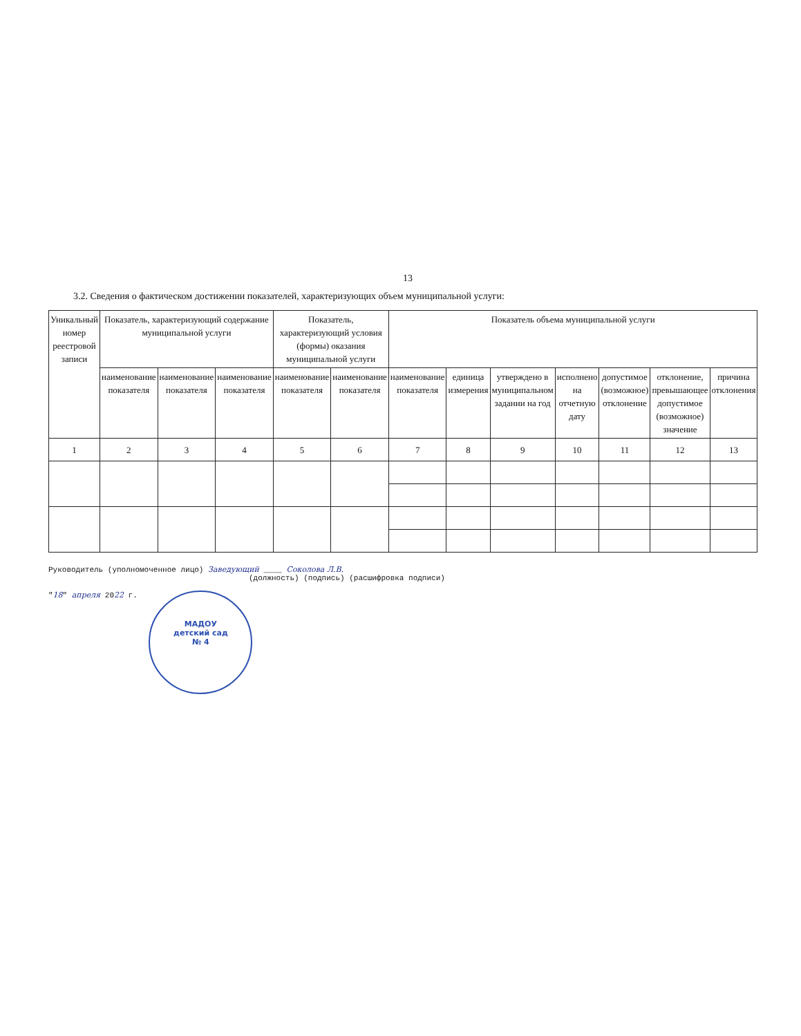13
3.2. Сведения о фактическом достижении показателей, характеризующих объем муниципальной услуги:
| Уникальный номер реестровой записи | Показатель, характеризующий содержание муниципальной услуги | | | Показатель, характеризующий условия (формы) оказания муниципальной услуги | | Показатель объема муниципальной услуги | | | | | | |
| --- | --- | --- | --- | --- | --- | --- | --- | --- | --- | --- | --- | --- |
| | наименование показателя | наименование показателя | наименование показателя | наименование показателя | наименование показателя | наименование показателя | единица измерения | утверждено в муниципальном задании на год | исполнено на отчетную дату | допустимое (возможное) отклонение | отклонение, превышающее допустимое (возможное) значение | причина отклонения |
| 1 | 2 | 3 | 4 | 5 | 6 | 7 | 8 | 9 | 10 | 11 | 12 | 13 |
Руководитель (уполномоченное лицо) Заведующий ____ Соколова Л.В.
(должность) (подпись) (расшифровка подписи)
"18" апреля 2022 г. МАДОУ
детский сад
№ 4